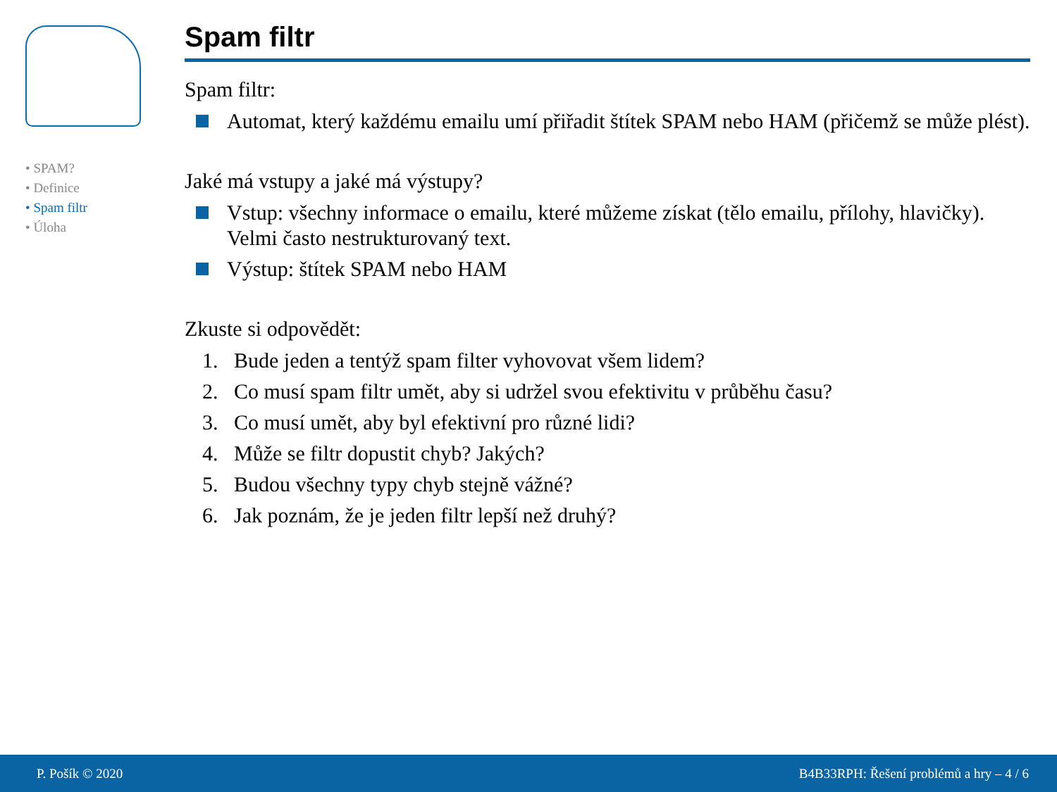• SPAM?
• Definice
• Spam filtr
• Úloha
Spam filtr
Spam filtr:
Automat, který každému emailu umí přiřadit štítek SPAM nebo HAM (přičemž se může plést).
Jaké má vstupy a jaké má výstupy?
Vstup: všechny informace o emailu, které můžeme získat (tělo emailu, přílohy, hlavičky). Velmi často nestrukturovaný text.
Výstup: štítek SPAM nebo HAM
Zkuste si odpovědět:
1. Bude jeden a tentýž spam filter vyhovovat všem lidem?
2. Co musí spam filtr umět, aby si udržel svou efektivitu v průběhu času?
3. Co musí umět, aby byl efektivní pro různé lidi?
4. Může se filtr dopustit chyb? Jakých?
5. Budou všechny typy chyb stejně vážné?
6. Jak poznám, že je jeden filtr lepší než druhý?
P. Pošík © 2020 B4B33RPH: Řešení problémů a hry – 4 / 6